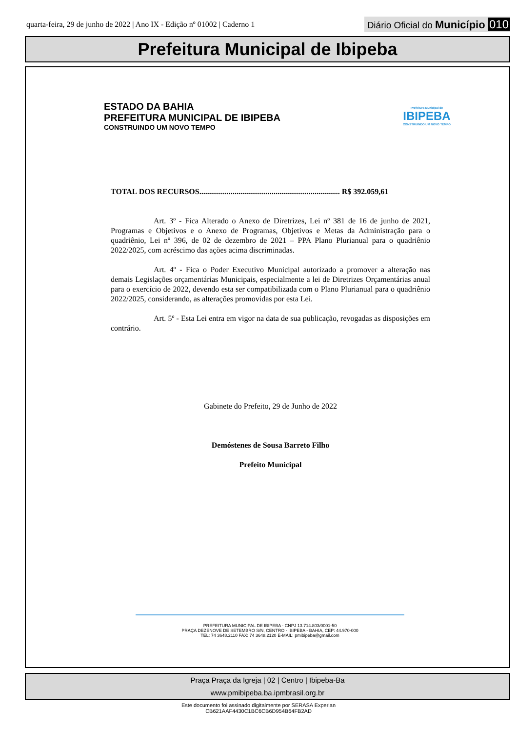quarta-feira, 29 de junho de 2022 | Ano IX - Edição nº 01002 | Caderno 1 Diário Oficial do Município 010
Prefeitura Municipal de Ibipeba
ESTADO DA BAHIA
PREFEITURA MUNICIPAL DE IBIPEBA
CONSTRUINDO UM NOVO TEMPO
Prefeitura Municipal de
IBIPEBA
CONSTRUINDO UM NOVO TEMPO
TOTAL DOS RECURSOS........................................................................ R$ 392.059,61
Art. 3º - Fica Alterado o Anexo de Diretrizes, Lei nº 381 de 16 de junho de 2021, Programas e Objetivos e o Anexo de Programas, Objetivos e Metas da Administração para o quadriênio, Lei nº 396, de 02 de dezembro de 2021 – PPA Plano Plurianual para o quadriênio 2022/2025, com acréscimo das ações acima discriminadas.
Art. 4º - Fica o Poder Executivo Municipal autorizado a promover a alteração nas demais Legislações orçamentárias Municipais, especialmente a lei de Diretrizes Orçamentárias anual para o exercício de 2022, devendo esta ser compatibilizada com o Plano Plurianual para o quadriênio 2022/2025, considerando, as alterações promovidas por esta Lei.
Art. 5º - Esta Lei entra em vigor na data de sua publicação, revogadas as disposições em contrário.
Gabinete do Prefeito, 29 de Junho de 2022
Demóstenes de Sousa Barreto Filho
Prefeito Municipal
PREFEITURA MUNICIPAL DE IBIPEBA - CNPJ 13.714.803/0001-50
PRAÇA DEZENOVE DE SETEMBRO S/N, CENTRO - IBIPEBA - BAHIA, CEP: 44.970-000
TEL: 74 3648.2110 FAX: 74 3648.2120 E-MAIL: pmibipeba@gmail.com
Praça Praça da Igreja | 02 | Centro | Ibipeba-Ba
www.pmibipeba.ba.ipmbrasil.org.br
Este documento foi assinado digitalmente por SERASA Experian
CB621AAF4430C1BC6CB6D954B64FB2AD